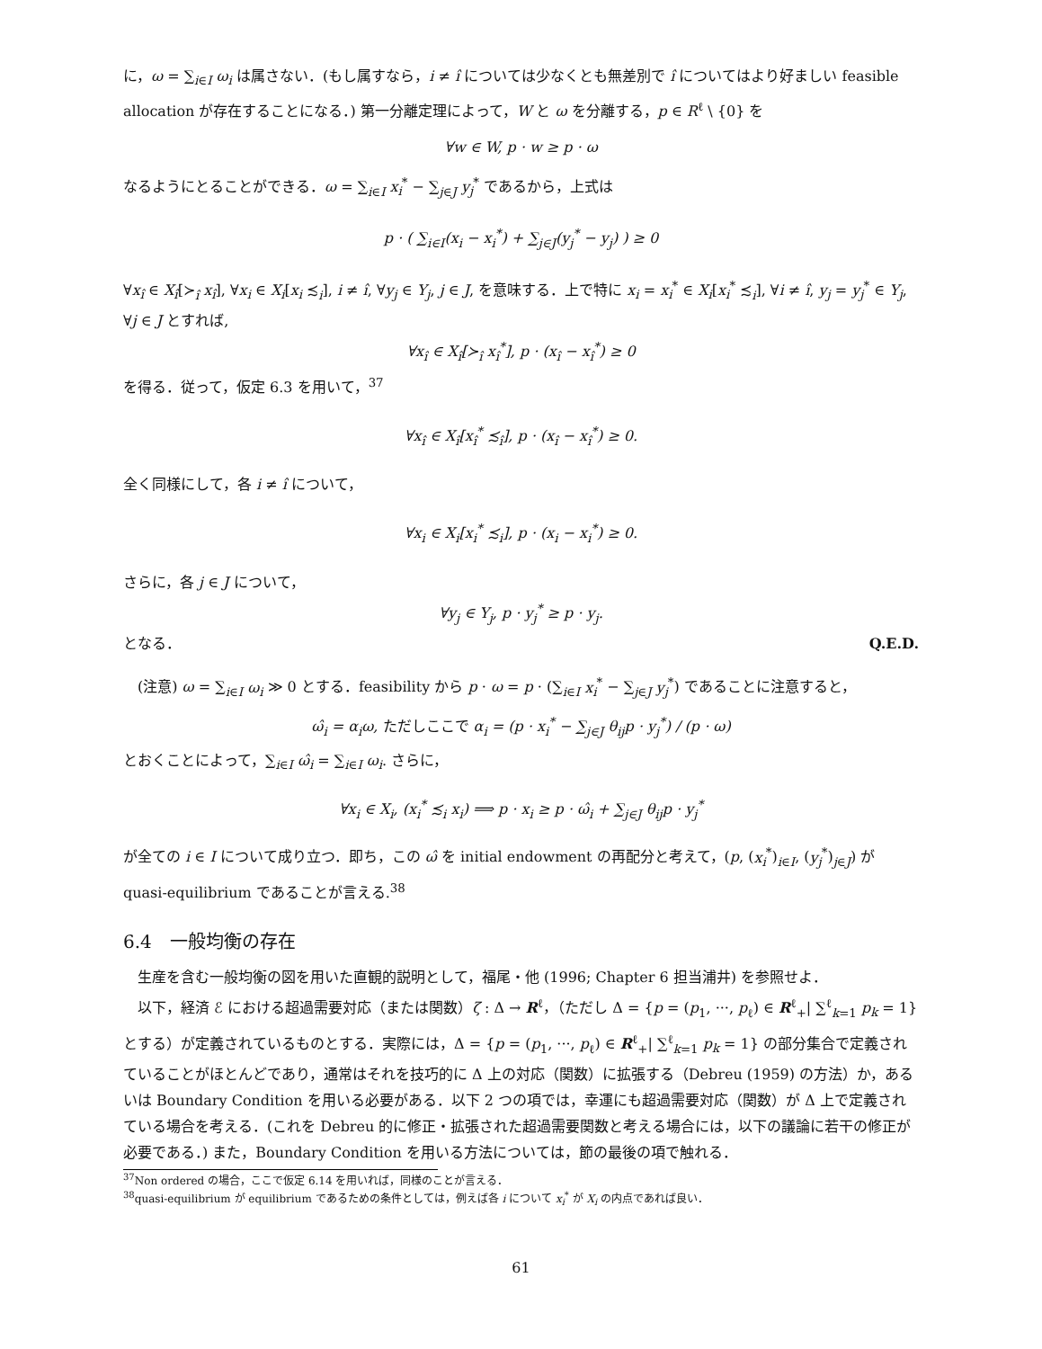に，ω = ∑<sub>i∈I</sub> ω<sub>i</sub> は属さない．(もし属すなら，i ≠ î については少なくとも無差別で î についてはより好ましい feasible allocation が存在することになる．) 第一分離定理によって，W と ω を分離する，p ∈ R<sup>ℓ</sup> \ {0} を
∀w ∈ W, p · w ≥ p · ω
なるようにとることができる．ω = ∑<sub>i∈I</sub> x<sub>i</sub><sup>*</sup> − ∑<sub>j∈J</sub> y<sub>j</sub><sup>*</sup> であるから，上式は
p · ( ∑<sub>i∈I</sub>(x<sub>i</sub> − x<sub>i</sub><sup>*</sup>) + ∑<sub>j∈J</sub>(y<sub>j</sub><sup>*</sup> − y<sub>j</sub>) ) ≥ 0
∀x<sub>î</sub> ∈ X<sub>î</sub>[≻<sub>î</sub> x<sub>î</sub>], ∀x<sub>i</sub> ∈ X<sub>i</sub>[x<sub>i</sub> ≾<sub>i</sub>], i ≠ î, ∀y<sub>j</sub> ∈ Y<sub>j</sub>, j ∈ J, を意味する．上で特に x<sub>i</sub> = x<sub>i</sub><sup>*</sup> ∈ X<sub>i</sub>[x<sub>i</sub><sup>*</sup> ≾<sub>i</sub>], ∀i ≠ î, y<sub>j</sub> = y<sub>j</sub><sup>*</sup> ∈ Y<sub>j</sub>, ∀j ∈ J とすれば,
∀x<sub>î</sub> ∈ X<sub>î</sub>[≻<sub>î</sub> x<sub>î</sub><sup>*</sup>], p · (x<sub>î</sub> − x<sub>î</sub><sup>*</sup>) ≥ 0
を得る．従って，仮定 6.3 を用いて，<sup>37</sup>
∀x<sub>î</sub> ∈ X<sub>î</sub>[x<sub>î</sub><sup>*</sup> ≾<sub>î</sub>], p · (x<sub>î</sub> − x<sub>î</sub><sup>*</sup>) ≥ 0.
全く同様にして，各 i ≠ î について，
∀x<sub>i</sub> ∈ X<sub>i</sub>[x<sub>i</sub><sup>*</sup> ≾<sub>i</sub>], p · (x<sub>i</sub> − x<sub>i</sub><sup>*</sup>) ≥ 0.
さらに，各 j ∈ J について，
∀y<sub>j</sub> ∈ Y<sub>j</sub>, p · y<sub>j</sub><sup>*</sup> ≥ p · y<sub>j</sub>.
となる． Q.E.D.
(注意) ω = ∑<sub>i∈I</sub> ω<sub>i</sub> ≫ 0 とする．feasibility から p · ω = p · (∑<sub>i∈I</sub> x<sub>i</sub><sup>*</sup> − ∑<sub>j∈J</sub> y<sub>j</sub><sup>*</sup>) であることに注意すると，
ω̂<sub>i</sub> = α<sub>i</sub>ω, ただしここで α<sub>i</sub> = (p · x<sub>i</sub><sup>*</sup> − ∑<sub>j∈J</sub> θ<sub>ij</sub>p · y<sub>j</sub><sup>*</sup>) / (p · ω)
とおくことによって，∑<sub>i∈I</sub> ω̂<sub>i</sub> = ∑<sub>i∈I</sub> ω<sub>i</sub>. さらに，
∀x<sub>i</sub> ∈ X<sub>i</sub>, (x<sub>i</sub><sup>*</sup> ≾<sub>i</sub> x<sub>i</sub>) ⟹ p · x<sub>i</sub> ≥ p · ω̂<sub>i</sub> + ∑<sub>j∈J</sub> θ<sub>ij</sub>p · y<sub>j</sub><sup>*</sup>
が全ての i ∈ I について成り立つ．即ち，この ω̂ を initial endowment の再配分と考えて，(p, (x<sub>i</sub><sup>*</sup>)<sub>i∈I</sub>, (y<sub>j</sub><sup>*</sup>)<sub>j∈J</sub>) が quasi-equilibrium であることが言える.<sup>38</sup>
6.4　一般均衡の存在
生産を含む一般均衡の図を用いた直観的説明として，福尾・他 (1996; Chapter 6 担当浦井) を参照せよ．
以下，経済 ℰ における超過需要対応（または関数）ζ : Δ → R<sup>ℓ</sup>，（ただし Δ = {p = (p<sub>1</sub>, ···, p<sub>ℓ</sub>) ∈ R<sup>ℓ</sup><sub>+</sub>| ∑<sup>ℓ</sup><sub>k=1</sub> p<sub>k</sub> = 1} とする）が定義されているものとする．実際には，Δ = {p = (p<sub>1</sub>, ···, p<sub>ℓ</sub>) ∈ R<sup>ℓ</sup><sub>+</sub>| ∑<sup>ℓ</sup><sub>k=1</sub> p<sub>k</sub> = 1} の部分集合で定義されていることがほとんどであり，通常はそれを技巧的に Δ 上の対応（関数）に拡張する（Debreu (1959) の方法）か，あるいは Boundary Condition を用いる必要がある．以下 2 つの項では，幸運にも超過需要対応（関数）が Δ 上で定義されている場合を考える．(これを Debreu 的に修正・拡張された超過需要関数と考える場合には，以下の議論に若干の修正が必要である．) また，Boundary Condition を用いる方法については，節の最後の項で触れる．
<sup>37</sup> Non ordered の場合，ここで仮定 6.14 を用いれば，同様のことが言える．
<sup>38</sup> quasi-equilibrium が equilibrium であるための条件としては，例えば各 i について x<sub>i</sub><sup>*</sup> が X<sub>i</sub> の内点であれば良い．
61